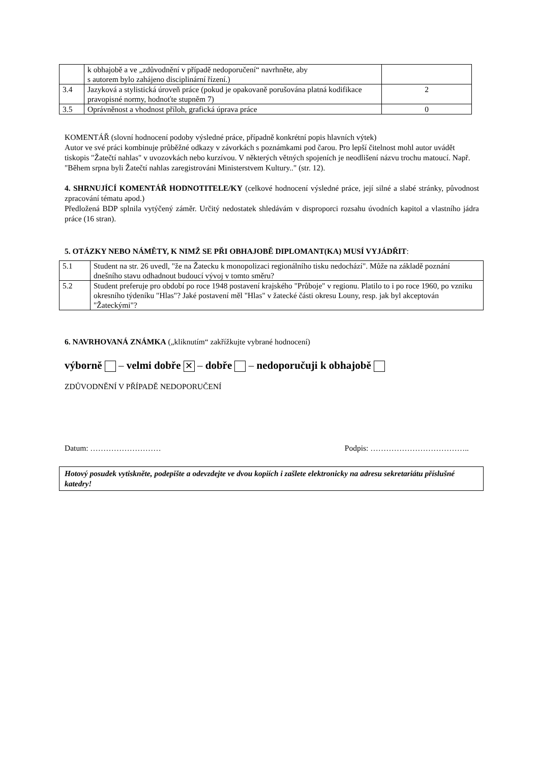| | k obhajobě a ve „zdůvodnění v případě nedoporučení“ navrhněte, aby s autorem bylo zahájeno disciplinární řízení.) | |
| 3.4 | Jazyková a stylistická úroveň práce (pokud je opakovaně porušována platná kodifikace pravopisné normy, hodnoťte stupněm 7) | 2 |
| 3.5 | Oprávněnost a vhodnost příloh, grafická úprava práce | 0 |
KOMENTÁŘ (slovní hodnocení podoby výsledné práce, případně konkrétní popis hlavních výtek)
Autor ve své práci kombinuje průběžné odkazy v závorkách s poznámkami pod čarou. Pro lepší čitelnost mohl autor uvádět tiskopis "Žatečtí nahlas" v uvozovkách nebo kurzívou. V některých větných spojeních je neodlišení názvu trochu matoucí. Např. "Během srpna byli Žatečtí nahlas zaregistrováni Ministerstvem Kultury.." (str. 12).
4. SHRNUJÍCÍ KOMENTÁŘ HODNOTITELE/KY (celkové hodnocení výsledné práce, její silné a slabé stránky, původnost zpracování tématu apod.)
Předložená BDP splnila vytýčený záměr. Určitý nedostatek shledávám v disproporci rozsahu úvodních kapitol a vlastního jádra práce (16 stran).
5. OTÁZKY NEBO NÁMĚTY, K NIMŽ SE PŘI OBHAJOBĚ DIPLOMANT(KA) MUSÍ VYJÁDŘIT:
| 5.1 | Student na str. 26 uvedl, "že na Žatecku k monopolizaci regionálního tisku nedochází". Může na základě poznání dnešního stavu odhadnout budoucí vývoj v tomto směru? |
| 5.2 | Student preferuje pro období po roce 1948 postavení krajského "Průboje" v regionu. Platilo to i po roce 1960, po vzniku okresního týdeníku "Hlas"? Jaké postavení měl "Hlas" v žatecké části okresu Louny, resp. jak byl akceptován "Žateckými"? |
6. NAVRHOVANÁ ZNÁMKA („kliknutím“ zakřížkujte vybrané hodnocení)
výborně – velmi dobře ✕ – dobře – nedoporučuji k obhajobě
ZDŮVODNĚNÍ V PŘÍPADĚ NEDOPORUČENÍ
Datum: ……………………… Podpis: ………………………………..
Hotový posudek vytiskněte, podepište a odevzdejte ve dvou kopiích i zašlete elektronicky na adresu sekretariátu příslušné katedry!